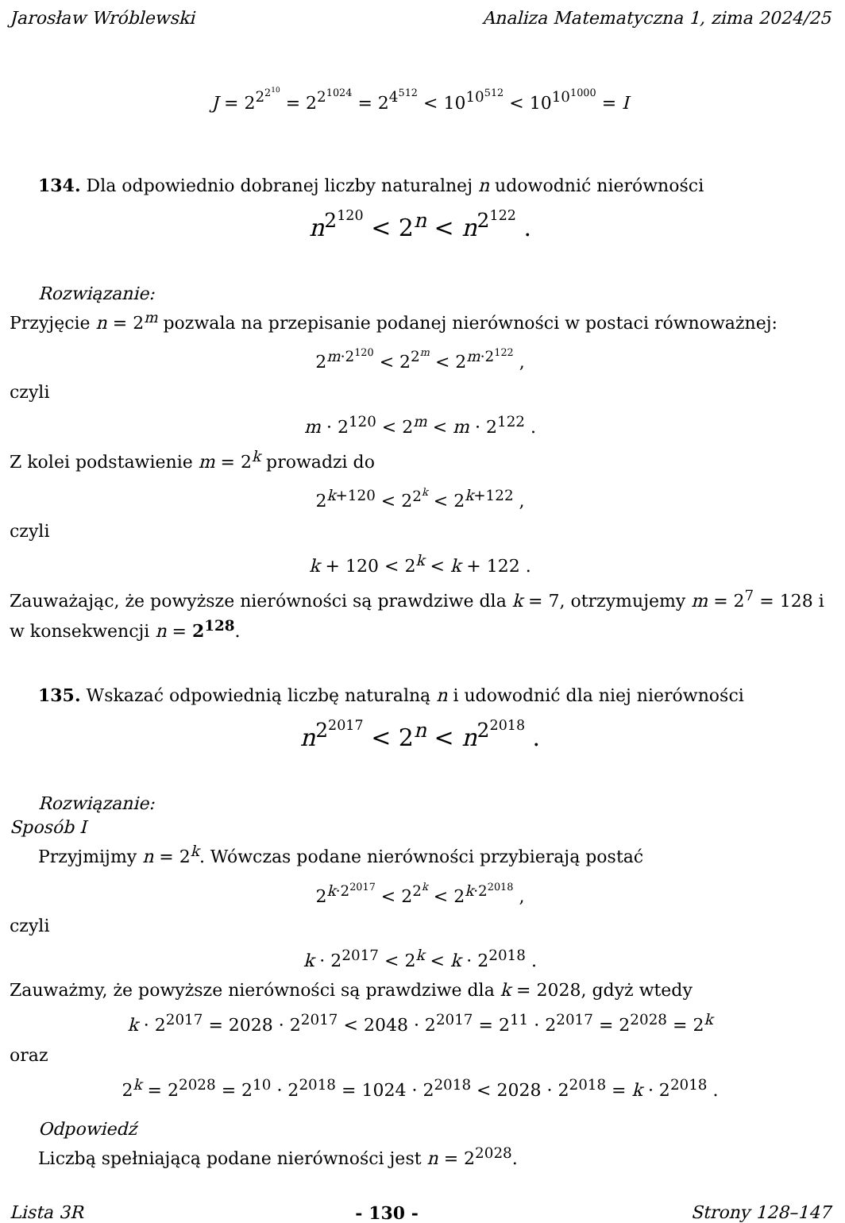Jarosław Wróblewski Analiza Matematyczna 1, zima 2024/25
J = 2<sup>2<sup>2<sup>10</sup></sup></sup> = 2<sup>2<sup>1024</sup></sup> = 2<sup>4<sup>512</sup></sup> < 10<sup>10<sup>512</sup></sup> < 10<sup>10<sup>1000</sup></sup> = I
134. Dla odpowiednio dobranej liczby naturalnej n udowodnić nierówności
n<sup>2<sup>120</sup></sup> < 2<sup>n</sup> < n<sup>2<sup>122</sup></sup> .
Rozwiązanie:
Przyjęcie n = 2<sup>m</sup> pozwala na przepisanie podanej nierówności w postaci równoważnej:
2<sup>m·2<sup>120</sup></sup> < 2<sup>2<sup>m</sup></sup> < 2<sup>m·2<sup>122</sup></sup> ,
czyli
m · 2<sup>120</sup> < 2<sup>m</sup> < m · 2<sup>122</sup> .
Z kolei podstawienie m = 2<sup>k</sup> prowadzi do
2<sup>k+120</sup> < 2<sup>2<sup>k</sup></sup> < 2<sup>k+122</sup> ,
czyli
k + 120 < 2<sup>k</sup> < k + 122 .
Zauważając, że powyższe nierówności są prawdziwe dla k = 7, otrzymujemy m = 2<sup>7</sup> = 128 i w konsekwencji n = 2<sup>128</sup>.
135. Wskazać odpowiednią liczbę naturalną n i udowodnić dla niej nierówności
n<sup>2<sup>2017</sup></sup> < 2<sup>n</sup> < n<sup>2<sup>2018</sup></sup> .
Rozwiązanie:
Sposób I
Przyjmijmy n = 2<sup>k</sup>. Wówczas podane nierówności przybierają postać
2<sup>k·2<sup>2017</sup></sup> < 2<sup>2<sup>k</sup></sup> < 2<sup>k·2<sup>2018</sup></sup> ,
czyli
k · 2<sup>2017</sup> < 2<sup>k</sup> < k · 2<sup>2018</sup> .
Zauważmy, że powyższe nierówności są prawdziwe dla k = 2028, gdyż wtedy
k · 2<sup>2017</sup> = 2028 · 2<sup>2017</sup> < 2048 · 2<sup>2017</sup> = 2<sup>11</sup> · 2<sup>2017</sup> = 2<sup>2028</sup> = 2<sup>k</sup>
oraz
2<sup>k</sup> = 2<sup>2028</sup> = 2<sup>10</sup> · 2<sup>2018</sup> = 1024 · 2<sup>2018</sup> < 2028 · 2<sup>2018</sup> = k · 2<sup>2018</sup> .
Odpowiedź
Liczbą spełniającą podane nierówności jest n = 2<sup>2028</sup>.
Lista 3R - 130 - Strony 128–147